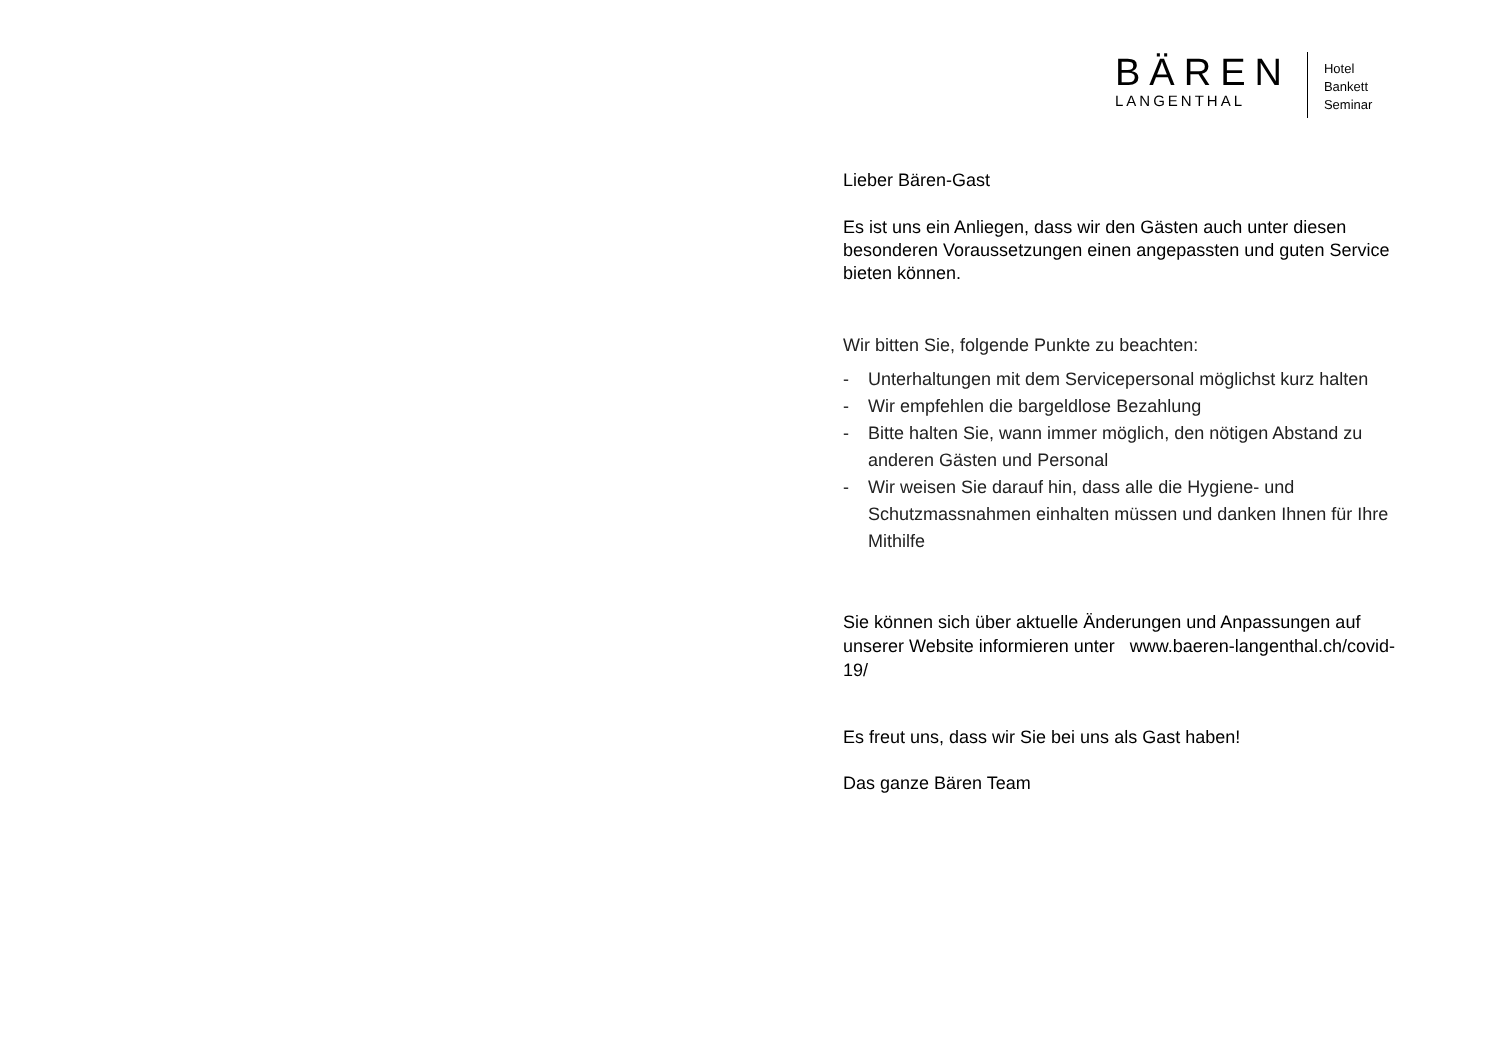BÄREN
LANGENTHAL
Hotel
Bankett
Seminar
Lieber Bären-Gast
Es ist uns ein Anliegen, dass wir den Gästen auch unter diesen besonderen Voraussetzungen einen angepassten und guten Service bieten können.
Wir bitten Sie, folgende Punkte zu beachten:
- Unterhaltungen mit dem Servicepersonal möglichst kurz halten
- Wir empfehlen die bargeldlose Bezahlung
- Bitte halten Sie, wann immer möglich, den nötigen Abstand zu anderen Gästen und Personal
- Wir weisen Sie darauf hin, dass alle die Hygiene- und Schutzmassnahmen einhalten müssen und danken Ihnen für Ihre Mithilfe
Sie können sich über aktuelle Änderungen und Anpassungen auf unserer Website informieren unter www.baeren-langenthal.ch/covid-19/
Es freut uns, dass wir Sie bei uns als Gast haben!
Das ganze Bären Team